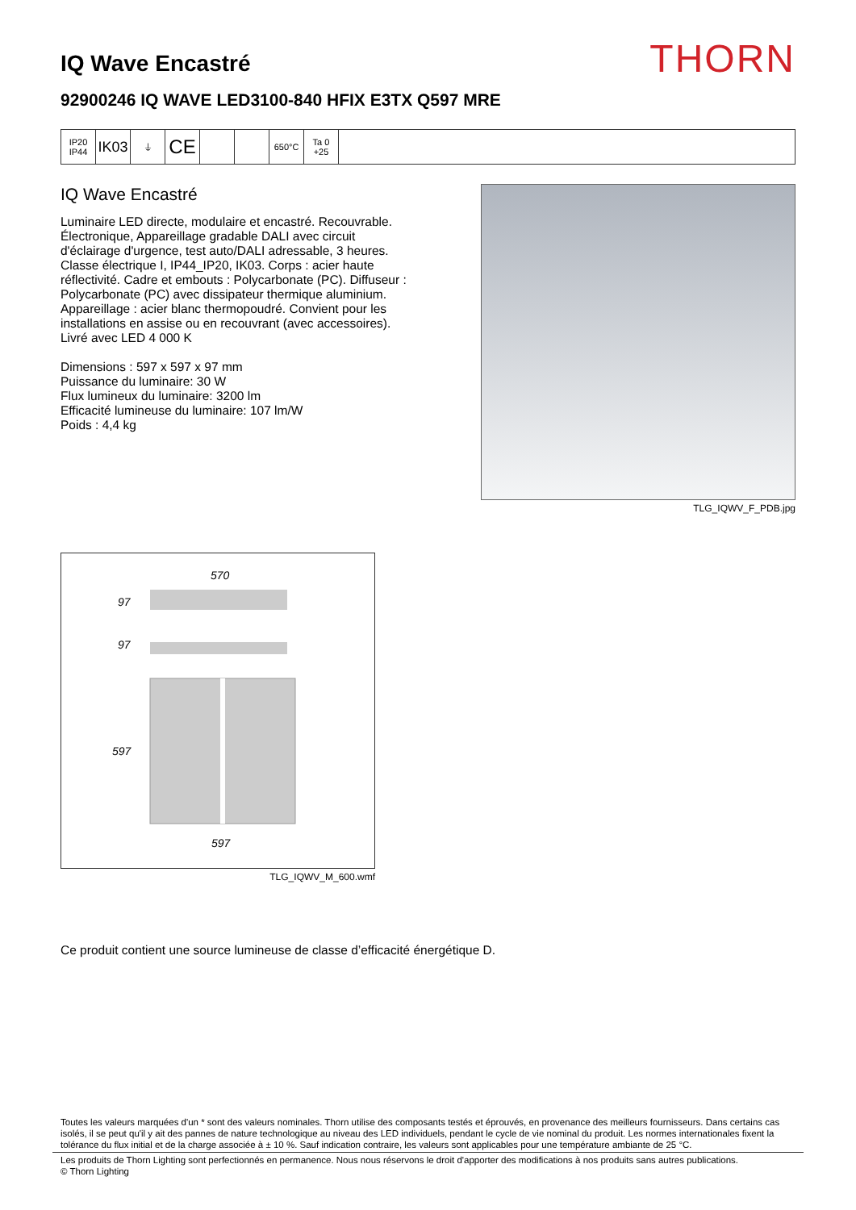IQ Wave Encastré
THORN
92900246 IQ WAVE LED3100-840 HFIX E3TX Q597 MRE
IP20
IP44
IK03
⏚
CE
650°C Ta 0
+25
IQ Wave Encastré
Luminaire LED directe, modulaire et encastré. Recouvrable. Électronique, Appareillage gradable DALI avec circuit d'éclairage d'urgence, test auto/DALI adressable, 3 heures. Classe électrique I, IP44_IP20, IK03. Corps : acier haute réflectivité. Cadre et embouts : Polycarbonate (PC). Diffuseur : Polycarbonate (PC) avec dissipateur thermique aluminium. Appareillage : acier blanc thermopoudré. Convient pour les installations en assise ou en recouvrant (avec accessoires). Livré avec LED 4 000 K
Dimensions : 597 x 597 x 97 mm
Puissance du luminaire: 30 W
Flux lumineux du luminaire: 3200 lm
Efficacité lumineuse du luminaire: 107 lm/W
Poids : 4,4 kg
TLG_IQWV_F_PDB.jpg
570
97
97
597
597
TLG_IQWV_M_600.wmf
Ce produit contient une source lumineuse de classe d’efficacité énergétique D.
Toutes les valeurs marquées d'un * sont des valeurs nominales. Thorn utilise des composants testés et éprouvés, en provenance des meilleurs fournisseurs. Dans certains cas isolés, il se peut qu'il y ait des pannes de nature technologique au niveau des LED individuels, pendant le cycle de vie nominal du produit. Les normes internationales fixent la tolérance du flux initial et de la charge associée à ± 10 %. Sauf indication contraire, les valeurs sont applicables pour une température ambiante de 25 °C.
Les produits de Thorn Lighting sont perfectionnés en permanence. Nous nous réservons le droit d'apporter des modifications à nos produits sans autres publications.
© Thorn Lighting